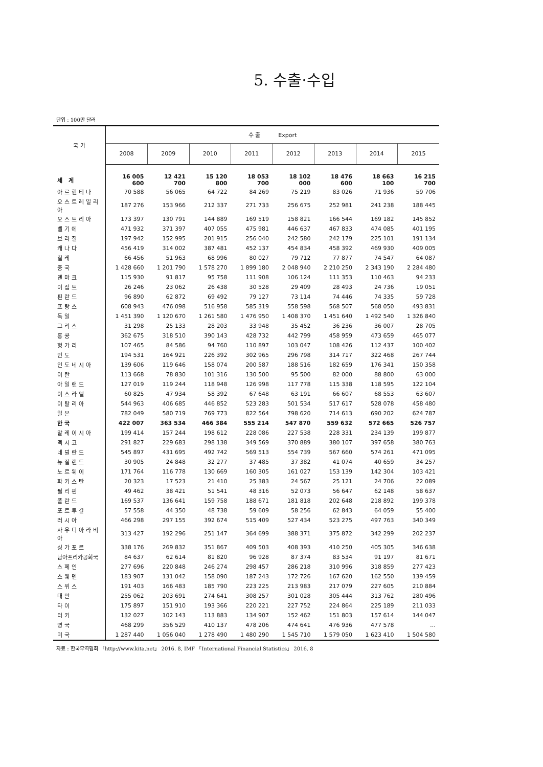5. 수출·수입
단위 : 100만 달러
| 국 가 | 수 출 Export | | | | | | | |
| --- | --- | --- | --- | --- | --- | --- | --- | --- |
| | 2008 | 2009 | 2010 | 2011 | 2012 | 2013 | 2014 | 2015 |
| 세 계 | 16 005 600 | 12 421 700 | 15 120 800 | 18 053 700 | 18 102 000 | 18 476 600 | 18 663 100 | 16 215 700 |
| 아르헨티나 | 70 588 | 56 065 | 64 722 | 84 269 | 75 219 | 83 026 | 71 936 | 59 706 |
| 오스트레일리아 | 187 276 | 153 966 | 212 337 | 271 733 | 256 675 | 252 981 | 241 238 | 188 445 |
| 오스트리아 | 173 397 | 130 791 | 144 889 | 169 519 | 158 821 | 166 544 | 169 182 | 145 852 |
| 벨기에 | 471 932 | 371 397 | 407 055 | 475 981 | 446 637 | 467 833 | 474 085 | 401 195 |
| 브라질 | 197 942 | 152 995 | 201 915 | 256 040 | 242 580 | 242 179 | 225 101 | 191 134 |
| 캐나다 | 456 419 | 314 002 | 387 481 | 452 137 | 454 834 | 458 392 | 469 930 | 409 005 |
| 칠레 | 66 456 | 51 963 | 68 996 | 80 027 | 79 712 | 77 877 | 74 547 | 64 087 |
| 중국 | 1 428 660 | 1 201 790 | 1 578 270 | 1 899 180 | 2 048 940 | 2 210 250 | 2 343 190 | 2 284 480 |
| 덴마크 | 115 930 | 91 817 | 95 758 | 111 908 | 106 124 | 111 353 | 110 463 | 94 233 |
| 이집트 | 26 246 | 23 062 | 26 438 | 30 528 | 29 409 | 28 493 | 24 736 | 19 051 |
| 핀란드 | 96 890 | 62 872 | 69 492 | 79 127 | 73 114 | 74 446 | 74 335 | 59 728 |
| 프랑스 | 608 943 | 476 098 | 516 958 | 585 319 | 558 598 | 568 507 | 568 050 | 493 831 |
| 독일 | 1 451 390 | 1 120 670 | 1 261 580 | 1 476 950 | 1 408 370 | 1 451 640 | 1 492 540 | 1 326 840 |
| 그리스 | 31 298 | 25 133 | 28 203 | 33 948 | 35 452 | 36 236 | 36 007 | 28 705 |
| 홍콩 | 362 675 | 318 510 | 390 143 | 428 732 | 442 799 | 458 959 | 473 659 | 465 077 |
| 헝가리 | 107 465 | 84 586 | 94 760 | 110 897 | 103 047 | 108 426 | 112 437 | 100 402 |
| 인도 | 194 531 | 164 921 | 226 392 | 302 965 | 296 798 | 314 717 | 322 468 | 267 744 |
| 인도네시아 | 139 606 | 119 646 | 158 074 | 200 587 | 188 516 | 182 659 | 176 341 | 150 358 |
| 이란 | 113 668 | 78 830 | 101 316 | 130 500 | 95 500 | 82 000 | 88 800 | 63 000 |
| 아일랜드 | 127 019 | 119 244 | 118 948 | 126 998 | 117 778 | 115 338 | 118 595 | 122 104 |
| 이스라엘 | 60 825 | 47 934 | 58 392 | 67 648 | 63 191 | 66 607 | 68 553 | 63 607 |
| 이탈리아 | 544 963 | 406 685 | 446 852 | 523 283 | 501 534 | 517 617 | 528 078 | 458 480 |
| 일본 | 782 049 | 580 719 | 769 773 | 822 564 | 798 620 | 714 613 | 690 202 | 624 787 |
| 한국 | 422 007 | 363 534 | 466 384 | 555 214 | 547 870 | 559 632 | 572 665 | 526 757 |
| 말레이시아 | 199 414 | 157 244 | 198 612 | 228 086 | 227 538 | 228 331 | 234 139 | 199 877 |
| 멕시코 | 291 827 | 229 683 | 298 138 | 349 569 | 370 889 | 380 107 | 397 658 | 380 763 |
| 네덜란드 | 545 897 | 431 695 | 492 742 | 569 513 | 554 739 | 567 660 | 574 261 | 471 095 |
| 뉴질랜드 | 30 905 | 24 848 | 32 277 | 37 485 | 37 382 | 41 074 | 40 659 | 34 257 |
| 노르웨이 | 171 764 | 116 778 | 130 669 | 160 305 | 161 027 | 153 139 | 142 304 | 103 421 |
| 파키스탄 | 20 323 | 17 523 | 21 410 | 25 383 | 24 567 | 25 121 | 24 706 | 22 089 |
| 필리핀 | 49 462 | 38 421 | 51 541 | 48 316 | 52 073 | 56 647 | 62 148 | 58 637 |
| 폴란드 | 169 537 | 136 641 | 159 758 | 188 671 | 181 818 | 202 648 | 218 892 | 199 378 |
| 포르투갈 | 57 558 | 44 350 | 48 738 | 59 609 | 58 256 | 62 843 | 64 059 | 55 400 |
| 러시아 | 466 298 | 297 155 | 392 674 | 515 409 | 527 434 | 523 275 | 497 763 | 340 349 |
| 사우디아라비아 | 313 427 | 192 296 | 251 147 | 364 699 | 388 371 | 375 872 | 342 299 | 202 237 |
| 싱가포르 | 338 176 | 269 832 | 351 867 | 409 503 | 408 393 | 410 250 | 405 305 | 346 638 |
| 남아프리카공화국 | 84 637 | 62 614 | 81 820 | 96 928 | 87 374 | 83 534 | 91 197 | 81 671 |
| 스페인 | 277 696 | 220 848 | 246 274 | 298 457 | 286 218 | 310 996 | 318 859 | 277 423 |
| 스웨덴 | 183 907 | 131 042 | 158 090 | 187 243 | 172 726 | 167 620 | 162 550 | 139 459 |
| 스위스 | 191 403 | 166 483 | 185 790 | 223 225 | 213 983 | 217 079 | 227 605 | 210 884 |
| 대만 | 255 062 | 203 691 | 274 641 | 308 257 | 301 028 | 305 444 | 313 762 | 280 496 |
| 타이 | 175 897 | 151 910 | 193 366 | 220 221 | 227 752 | 224 864 | 225 189 | 211 033 |
| 터키 | 132 027 | 102 143 | 113 883 | 134 907 | 152 462 | 151 803 | 157 614 | 144 047 |
| 영국 | 468 299 | 356 529 | 410 137 | 478 206 | 474 641 | 476 936 | 477 578 | … |
| 미국 | 1 287 440 | 1 056 040 | 1 278 490 | 1 480 290 | 1 545 710 | 1 579 050 | 1 623 410 | 1 504 580 |
자료 : 한국무역협회 「http://www.kita.net」 2016. 8, IMF 「International Financial Statistics」 2016. 8